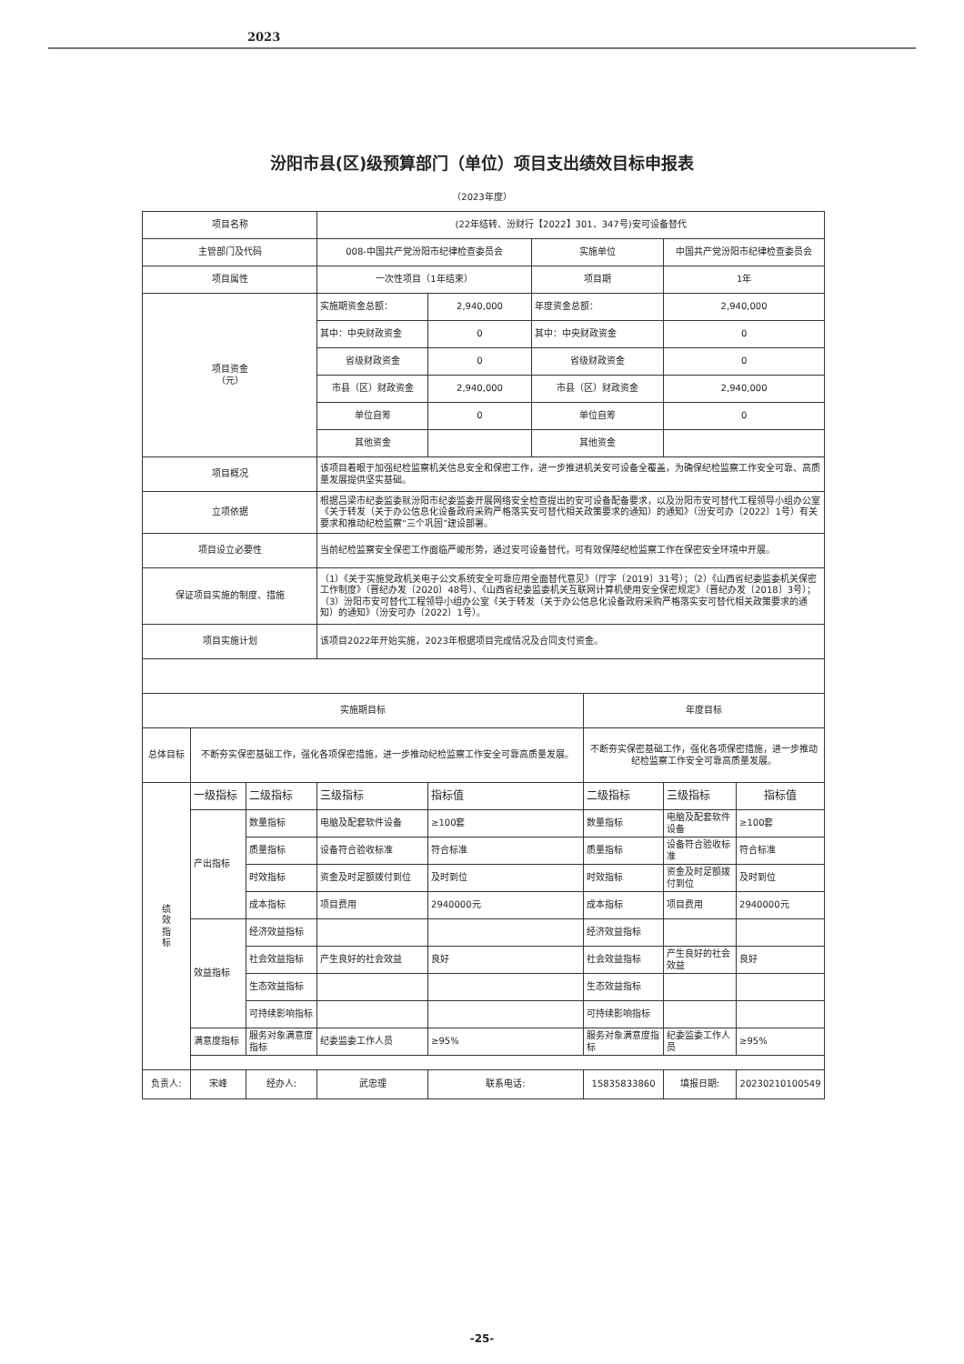2023
汾阳市县(区)级预算部门（单位）项目支出绩效目标申报表
（2023年度）
| 项目名称 | | | (22年结转、汾财行【2022】301、347号)安可设备替代 | | | | | |
| 主管部门及代码 | | | 008-中国共产党汾阳市纪律检查委员会 | | 实施单位 | | 中国共产党汾阳市纪律检查委员会 | |
| 项目属性 | | | 一次性项目（1年结束） | | 项目期 | | 1年 | |
| 项目资金 （元） | | | 实施期资金总额： | 2,940,000 | 年度资金总额： | | 2,940,000 | |
| | | | 其中：中央财政资金 | 0 | 其中：中央财政资金 | | 0 | |
| | | | 省级财政资金 | 0 | 省级财政资金 | | 0 | |
| | | | 市县（区）财政资金 | 2,940,000 | 市县（区）财政资金 | | 2,940,000 | |
| | | | 单位自筹 | 0 | 单位自筹 | | 0 | |
| | | | 其他资金 | | 其他资金 | | | |
| 项目概况 | | | 该项目着眼于加强纪检监察机关信息安全和保密工作，进一步推进机关安可设备全覆盖，为确保纪检监察工作安全可靠、高质量发展提供坚实基础。 | | | | | |
| 立项依据 | | | 根据吕梁市纪委监委就汾阳市纪委监委开展网络安全检查提出的安可设备配备要求，以及汾阳市安可替代工程领导小组办公室《关于转发（关于办公信息化设备政府采购严格落实安可替代相关政策要求的通知）的通知》（汾安可办〔2022〕1号）有关要求和推动纪检监察“三个巩固”建设部署。 | | | | | |
| 项目设立必要性 | | | 当前纪检监察安全保密工作面临严峻形势，通过安可设备替代，可有效保障纪检监察工作在保密安全环境中开展。 | | | | | |
| 保证项目实施的制度、措施 | | | （1）《关于实施党政机关电子公文系统安全可靠应用全面替代意见》（厅字〔2019〕31号）；（2）《山西省纪委监委机关保密工作制度》（晋纪办发〔2020〕48号）、《山西省纪委监委机关互联网计算机使用安全保密规定》（晋纪办发〔2018〕3号）；（3）汾阳市安可替代工程领导小组办公室《关于转发（关于办公信息化设备政府采购严格落实安可替代相关政策要求的通知）的通知》（汾安可办〔2022〕1号）。 | | | | | |
| 项目实施计划 | | | 该项目2022年开始实施，2023年根据项目完成情况及合同支付资金。 | | | | | |
| 实施期目标 | | | | | | 年度目标 | | |
| 总体目标 | 不断夯实保密基础工作，强化各项保密措施，进一步推动纪检监察工作安全可靠高质量发展。 | | | | | 不断夯实保密基础工作，强化各项保密措施，进一步推动纪检监察工作安全可靠高质量发展。 | | |
| 绩 效 指 标 | 一级指标 | 二级指标 | 三级指标 | 指标值 | | 二级指标 | 三级指标 | 指标值 |
| | 产出指标 | 数量指标 | 电脑及配套软件设备 | ≥100套 | | 数量指标 | 电脑及配套软件设备 | ≥100套 |
| | | 质量指标 | 设备符合验收标准 | 符合标准 | | 质量指标 | 设备符合验收标准 | 符合标准 |
| | | 时效指标 | 资金及时足额拨付到位 | 及时到位 | | 时效指标 | 资金及时足额拨付到位 | 及时到位 |
| | | 成本指标 | 项目费用 | 2940000元 | | 成本指标 | 项目费用 | 2940000元 |
| | 效益指标 | 经济效益指标 | | | | 经济效益指标 | | |
| | | 社会效益指标 | 产生良好的社会效益 | 良好 | | 社会效益指标 | 产生良好的社会效益 | 良好 |
| | | 生态效益指标 | | | | 生态效益指标 | | |
| | | 可持续影响指标 | | | | 可持续影响指标 | | |
| | 满意度指标 | 服务对象满意度指标 | 纪委监委工作人员 | ≥95% | | 服务对象满意度指标 | 纪委监委工作人员 | ≥95% |
| 负责人: | 宋峰 | 经办人: | 武忠理 | 联系电话: | | 15835833860 | 填报日期: | 20230210100549 |
-25-